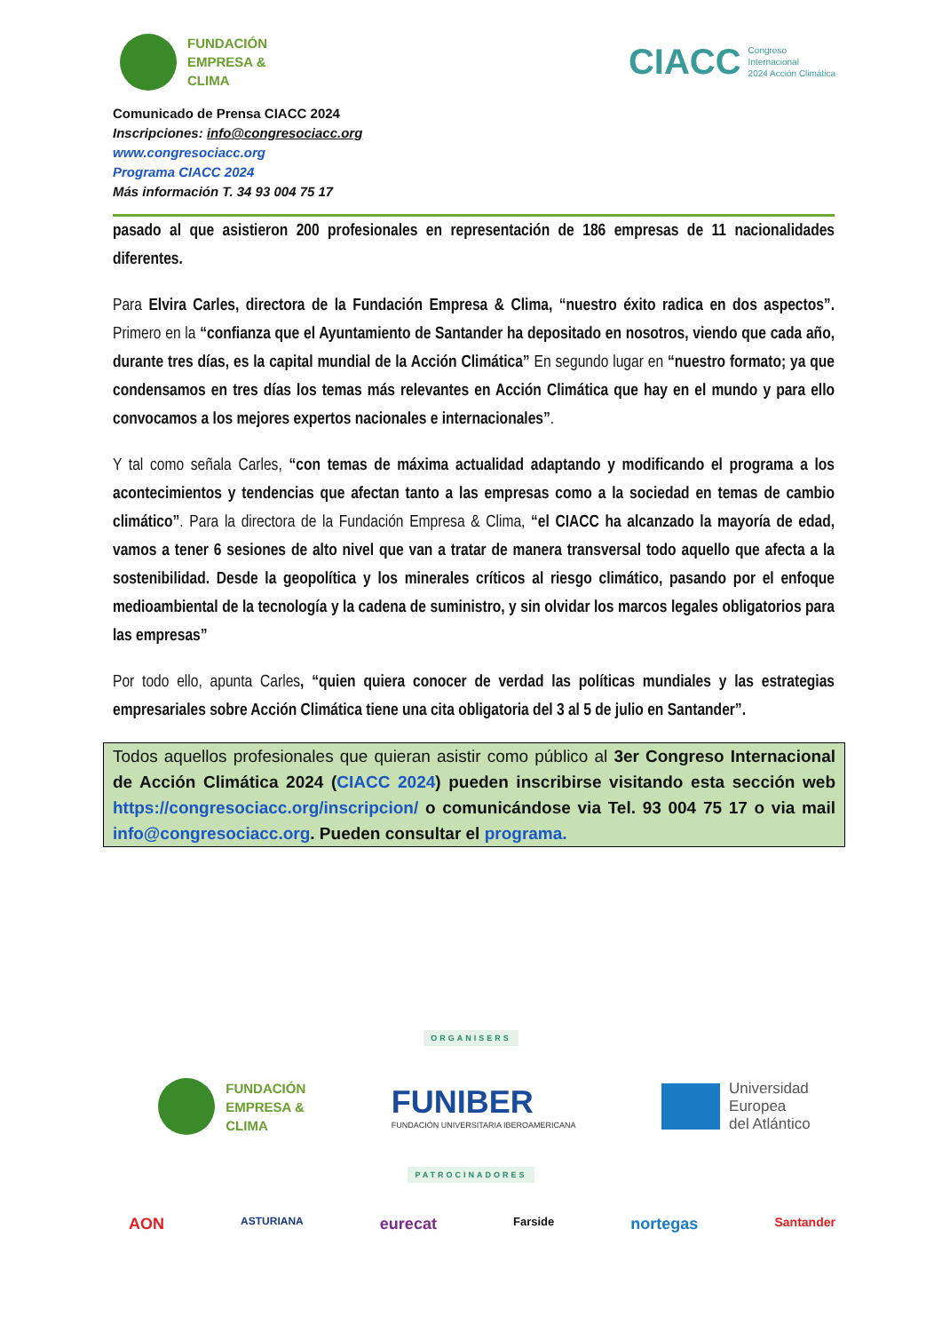FUNDACIÓN
EMPRESA &
CLIMA
CIACC Congreso
Internacional
2024 Acción Climática
Comunicado de Prensa CIACC 2024
Inscripciones: info@congresociacc.org
www.congresociacc.org
Programa CIACC 2024
Más información T. 34 93 004 75 17
pasado al que asistieron 200 profesionales en representación de 186 empresas de 11 nacionalidades diferentes.
Para Elvira Carles, directora de la Fundación Empresa & Clima, “nuestro éxito radica en dos aspectos”. Primero en la “confianza que el Ayuntamiento de Santander ha depositado en nosotros, viendo que cada año, durante tres días, es la capital mundial de la Acción Climática” En segundo lugar en “nuestro formato; ya que condensamos en tres días los temas más relevantes en Acción Climática que hay en el mundo y para ello convocamos a los mejores expertos nacionales e internacionales”.
Y tal como señala Carles, “con temas de máxima actualidad adaptando y modificando el programa a los acontecimientos y tendencias que afectan tanto a las empresas como a la sociedad en temas de cambio climático”. Para la directora de la Fundación Empresa & Clima, “el CIACC ha alcanzado la mayoría de edad, vamos a tener 6 sesiones de alto nivel que van a tratar de manera transversal todo aquello que afecta a la sostenibilidad. Desde la geopolítica y los minerales críticos al riesgo climático, pasando por el enfoque medioambiental de la tecnología y la cadena de suministro, y sin olvidar los marcos legales obligatorios para las empresas”
Por todo ello, apunta Carles, “quien quiera conocer de verdad las políticas mundiales y las estrategias empresariales sobre Acción Climática tiene una cita obligatoria del 3 al 5 de julio en Santander”.
Todos aquellos profesionales que quieran asistir como público al 3er Congreso Internacional de Acción Climática 2024 (CIACC 2024) pueden inscribirse visitando esta sección web https://congresociacc.org/inscripcion/ o comunicándose via Tel. 93 004 75 17 o via mail info@congresociacc.org. Pueden consultar el programa.
ORGANISERS
FUNDACIÓN
EMPRESA &
CLIMA
FUNIBER
FUNDACIÓN UNIVERSITARIA IBEROAMERICANA
Universidad
Europea
del Atlántico
PATROCINADORES
AON ASTURIANA eurecat Farside nortegas Santander